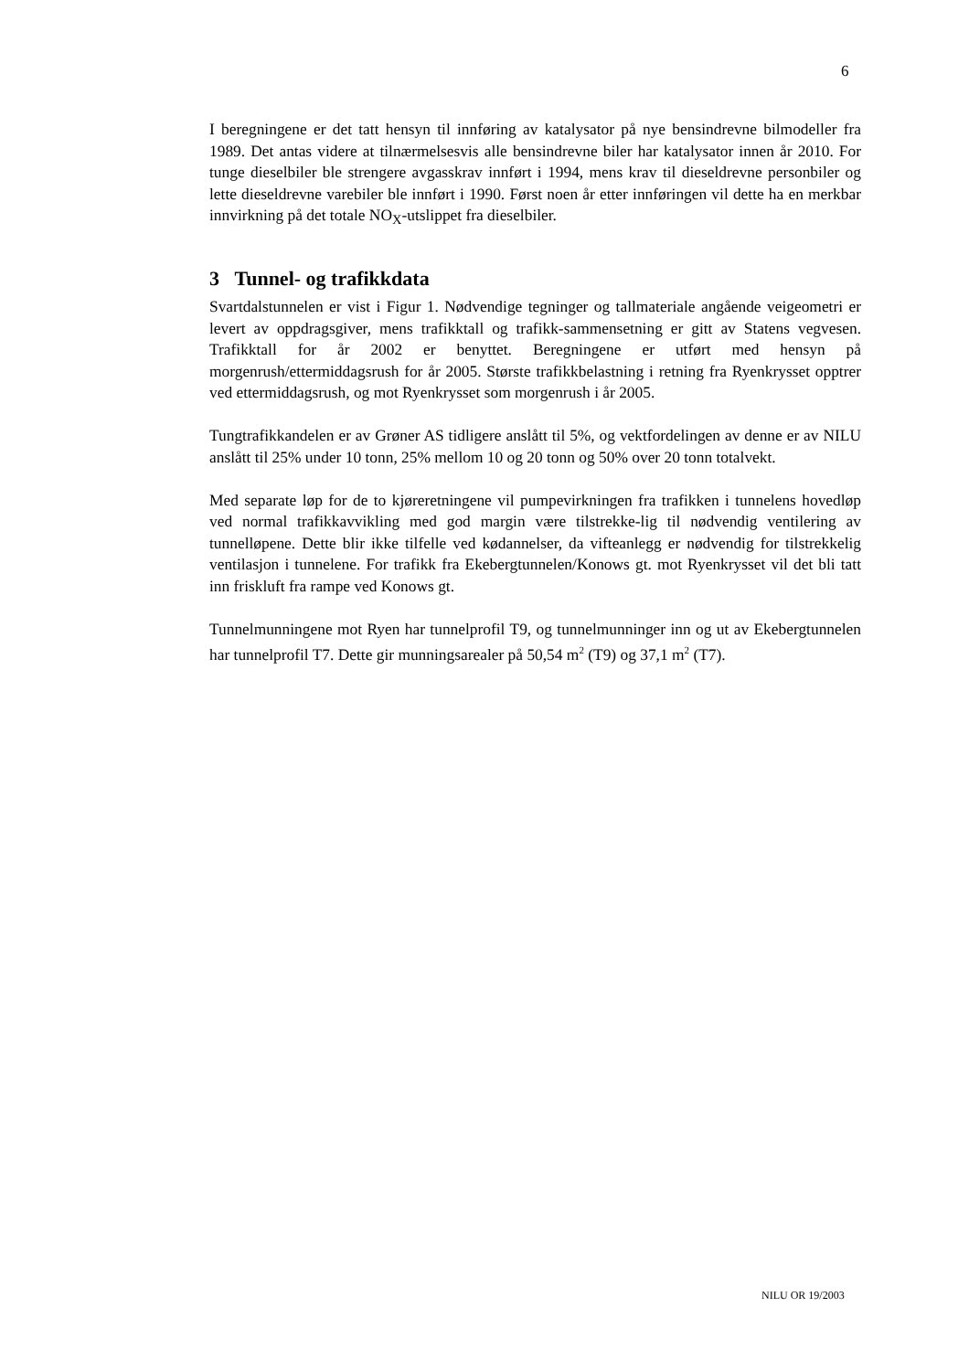6
I beregningene er det tatt hensyn til innføring av katalysator på nye bensindrevne bilmodeller fra 1989. Det antas videre at tilnærmelsesvis alle bensindrevne biler har katalysator innen år 2010. For tunge dieselbiler ble strengere avgasskrav innført i 1994, mens krav til dieseldrevne personbiler og lette dieseldrevne varebiler ble innført i 1990. Først noen år etter innføringen vil dette ha en merkbar innvirkning på det totale NO<sub>X</sub>-utslippet fra dieselbiler.
3 Tunnel- og trafikkdata
Svartdalstunnelen er vist i Figur 1. Nødvendige tegninger og tallmateriale angående veigeometri er levert av oppdragsgiver, mens trafikktall og trafikk-sammensetning er gitt av Statens vegvesen. Trafikktall for år 2002 er benyttet. Beregningene er utført med hensyn på morgenrush/ettermiddagsrush for år 2005. Største trafikkbelastning i retning fra Ryenkrysset opptrer ved ettermiddagsrush, og mot Ryenkrysset som morgenrush i år 2005.
Tungtrafikkandelen er av Grøner AS tidligere anslått til 5%, og vektfordelingen av denne er av NILU anslått til 25% under 10 tonn, 25% mellom 10 og 20 tonn og 50% over 20 tonn totalvekt.
Med separate løp for de to kjøreretningene vil pumpevirkningen fra trafikken i tunnelens hovedløp ved normal trafikkavvikling med god margin være tilstrekke-lig til nødvendig ventilering av tunnelløpene. Dette blir ikke tilfelle ved kødannelser, da vifteanlegg er nødvendig for tilstrekkelig ventilasjon i tunnelene. For trafikk fra Ekebergtunnelen/Konows gt. mot Ryenkrysset vil det bli tatt inn friskluft fra rampe ved Konows gt.
Tunnelmunningene mot Ryen har tunnelprofil T9, og tunnelmunninger inn og ut av Ekebergtunnelen har tunnelprofil T7. Dette gir munningsarealer på 50,54 m<sup>2</sup> (T9) og 37,1 m<sup>2</sup> (T7).
NILU OR 19/2003